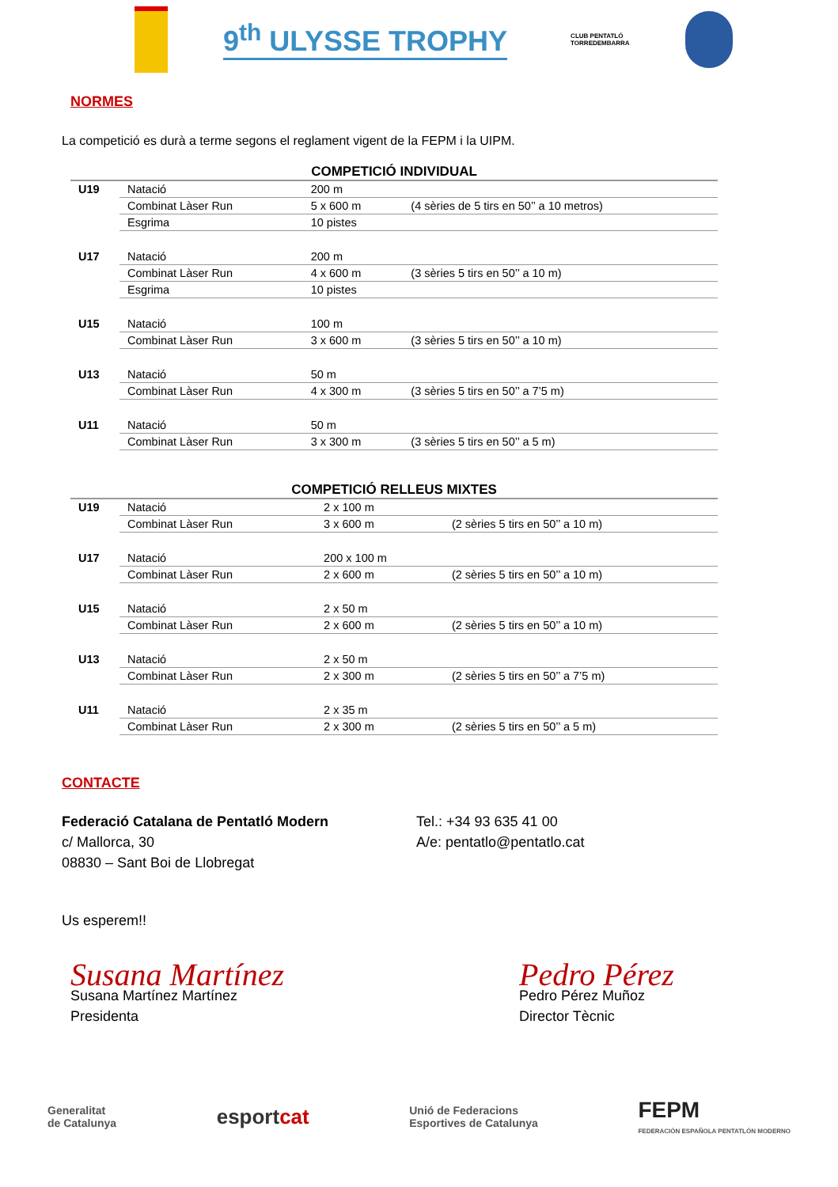9<sup>th</sup> ULYSSE TROPHY
CLUB PENTATLÓ
TORREDEMBARRA
NORMES
La competició es durà a terme segons el reglament vigent de la FEPM i la UIPM.
COMPETICIÓ INDIVIDUAL
| U19 | Natació | 200 m | |
| | Combinat Làser Run | 5 x 600 m | (4 sèries de 5 tirs en 50’’ a 10 metros) |
| | Esgrima | 10 pistes | |
| U17 | Natació | 200 m | |
| | Combinat Làser Run | 4 x 600 m | (3 sèries 5 tirs en 50’’ a 10 m) |
| | Esgrima | 10 pistes | |
| U15 | Natació | 100 m | |
| | Combinat Làser Run | 3 x 600 m | (3 sèries 5 tirs en 50’’ a 10 m) |
| U13 | Natació | 50 m | |
| | Combinat Làser Run | 4 x 300 m | (3 sèries 5 tirs en 50’’ a 7’5 m) |
| U11 | Natació | 50 m | |
| | Combinat Làser Run | 3 x 300 m | (3 sèries 5 tirs en 50’’ a 5 m) |
COMPETICIÓ RELLEUS MIXTES
| U19 | Natació | 2 x 100 m | |
| | Combinat Làser Run | 3 x 600 m | (2 sèries 5 tirs en 50’’ a 10 m) |
| U17 | Natació | 200 x 100 m | |
| | Combinat Làser Run | 2 x 600 m | (2 sèries 5 tirs en 50’’ a 10 m) |
| U15 | Natació | 2 x 50 m | |
| | Combinat Làser Run | 2 x 600 m | (2 sèries 5 tirs en 50’’ a 10 m) |
| U13 | Natació | 2 x 50 m | |
| | Combinat Làser Run | 2 x 300 m | (2 sèries 5 tirs en 50’’ a 7’5 m) |
| U11 | Natació | 2 x 35 m | |
| | Combinat Làser Run | 2 x 300 m | (2 sèries 5 tirs en 50’’ a 5 m) |
CONTACTE
Federació Catalana de Pentatló Modern
c/ Mallorca, 30
08830 – Sant Boi de Llobregat
Tel.: +34 93 635 41 00
A/e: pentatlo@pentatlo.cat
Us esperem!!
Susana Martínez
Susana Martínez Martínez
Presidenta
Pedro Pérez
Pedro Pérez Muñoz
Director Tècnic
Generalitat
de Catalunya esportcat Unió de Federacions
Esportives de Catalunya FEPM
FEDERACIÓN ESPAÑOLA PENTATLÓN MODERNO